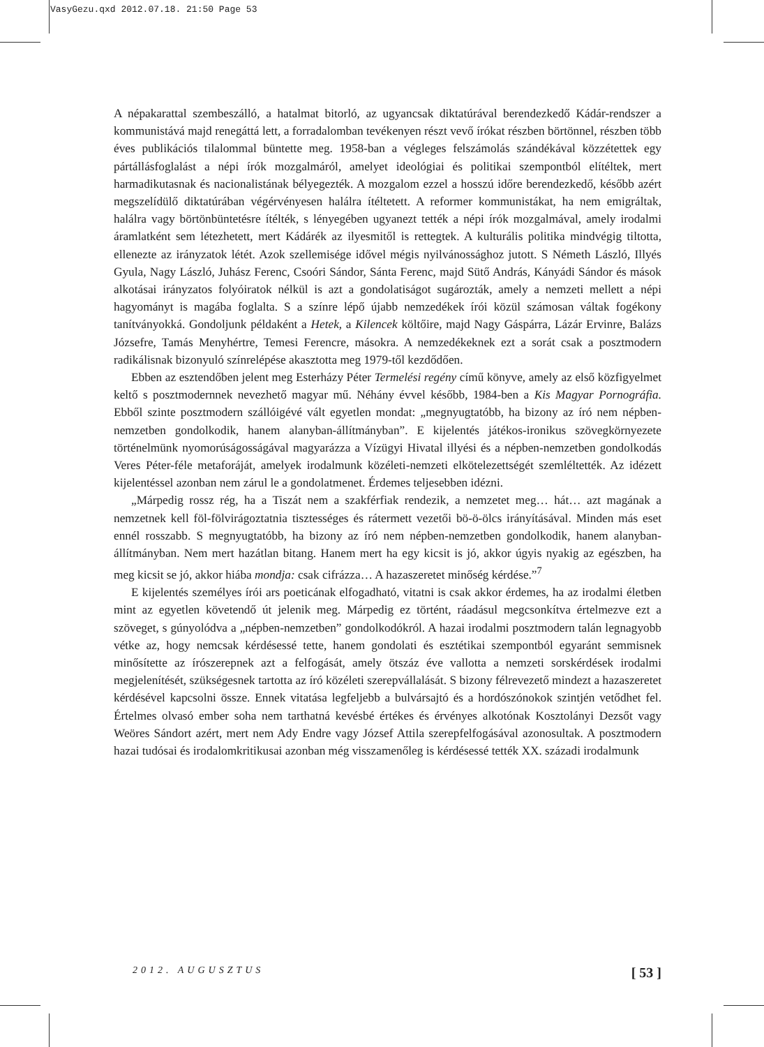VasyGezu.qxd 2012.07.18. 21:50 Page 53
A népakarattal szembeszálló, a hatalmat bitorló, az ugyancsak diktatúrával berendezkedő Kádár-rendszer a kommunistává majd renegáttá lett, a forradalomban tevékenyen részt vevő írókat részben börtönnel, részben több éves publikációs tilalommal büntette meg. 1958-ban a végleges felszámolás szándékával közzétettek egy pártállásfoglalást a népi írók mozgalmáról, amelyet ideológiai és politikai szempontból elítéltek, mert harmadikutasnak és nacionalistának bélyegezték. A mozgalom ezzel a hosszú időre berendezkedő, később azért megszelídülő diktatúrában végérvényesen halálra ítéltetett. A reformer kommunistákat, ha nem emigráltak, halálra vagy börtönbüntetésre ítélték, s lényegében ugyanezt tették a népi írók mozgalmával, amely irodalmi áramlatként sem létezhetett, mert Kádárék az ilyesmitől is rettegtek. A kulturális politika mindvégig tiltotta, ellenezte az irányzatok létét. Azok szellemisége idővel mégis nyilvánossághoz jutott. S Németh László, Illyés Gyula, Nagy László, Juhász Ferenc, Csoóri Sándor, Sánta Ferenc, majd Sütő András, Kányádi Sándor és mások alkotásai irányzatos folyóiratok nélkül is azt a gondolatiságot sugározták, amely a nemzeti mellett a népi hagyományt is magába foglalta. S a színre lépő újabb nemzedékek írói közül számosan váltak fogékony tanítványokká. Gondoljunk példaként a Hetek, a Kilencek költőire, majd Nagy Gáspárra, Lázár Ervinre, Balázs Józsefre, Tamás Menyhértre, Temesi Ferencre, másokra. A nemzedékeknek ezt a sorát csak a posztmodern radikálisnak bizonyuló színrelépése akasztotta meg 1979-től kezdődően.
Ebben az esztendőben jelent meg Esterházy Péter Termelési regény című könyve, amely az első közfigyelmet keltő s posztmodernnek nevezhető magyar mű. Néhány évvel később, 1984-ben a Kis Magyar Pornográfia. Ebből szinte posztmodern szállóigévé vált egyetlen mondat: „megnyugtatóbb, ha bizony az író nem népben-nemzetben gondolkodik, hanem alanyban-állítmányban”. E kijelentés játékos-ironikus szövegkörnyezete történelmünk nyomorúságosságával magyarázza a Vízügyi Hivatal illyési és a népben-nemzetben gondolkodás Veres Péter-féle metaforáját, amelyek irodalmunk közéleti-nemzeti elkötelezettségét szemléltették. Az idézett kijelentéssel azonban nem zárul le a gondolatmenet. Érdemes teljesebben idézni.
„Márpedig rossz rég, ha a Tiszát nem a szakférfiak rendezik, a nemzetet meg… hát… azt magának a nemzetnek kell föl-fölvirágoztatnia tisztességes és rátermett vezetői bö-ö-ölcs irányításával. Minden más eset ennél rosszabb. S megnyugtatóbb, ha bizony az író nem népben-nemzetben gondolkodik, hanem alanyban-állítmányban. Nem mert hazátlan bitang. Hanem mert ha egy kicsit is jó, akkor úgyis nyakig az egészben, ha meg kicsit se jó, akkor hiába mondja: csak cifrázza… A hazaszeretet minőség kérdése.”<sup>7</sup>
E kijelentés személyes írói ars poeticának elfogadható, vitatni is csak akkor érdemes, ha az irodalmi életben mint az egyetlen követendő út jelenik meg. Márpedig ez történt, ráadásul megcsonkítva értelmezve ezt a szöveget, s gúnyolódva a „népben-nemzetben” gondolkodókról. A hazai irodalmi posztmodern talán legnagyobb vétke az, hogy nemcsak kérdésessé tette, hanem gondolati és esztétikai szempontból egyaránt semmisnek minősítette az írószerepnek azt a felfogását, amely ötszáz éve vallotta a nemzeti sorskérdések irodalmi megjelenítését, szükségesnek tartotta az író közéleti szerepvállalását. S bizony félrevezető mindezt a hazaszeretet kérdésével kapcsolni össze. Ennek vitatása legfeljebb a bulvársajtó és a hordószónokok szintjén vetődhet fel. Értelmes olvasó ember soha nem tarthatná kevésbé értékes és érvényes alkotónak Kosztolányi Dezsőt vagy Weöres Sándort azért, mert nem Ady Endre vagy József Attila szerepfelfogásával azonosultak. A posztmodern hazai tudósai és irodalomkritikusai azonban még visszamenőleg is kérdésessé tették XX. századi irodalmunk
2012. AUGUSZTUS [ 53 ]